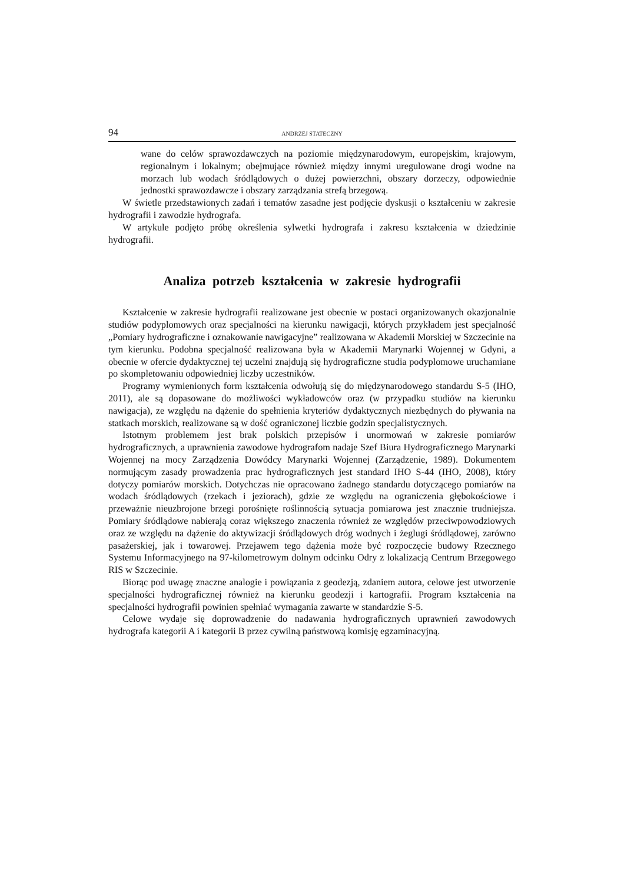94 ANDRZEJ STATECZNY
wane do celów sprawozdawczych na poziomie międzynarodowym, europejskim, krajowym, regionalnym i lokalnym; obejmujące również między innymi uregulowane drogi wodne na morzach lub wodach śródlądowych o dużej powierzchni, obszary dorzeczy, odpowiednie jednostki sprawozdawcze i obszary zarządzania strefą brzegową.
W świetle przedstawionych zadań i tematów zasadne jest podjęcie dyskusji o kształceniu w zakresie hydrografii i zawodzie hydrografa.
W artykule podjęto próbę określenia sylwetki hydrografa i zakresu kształcenia w dziedzinie hydrografii.
Analiza potrzeb kształcenia w zakresie hydrografii
Kształcenie w zakresie hydrografii realizowane jest obecnie w postaci organizowanych okazjonalnie studiów podyplomowych oraz specjalności na kierunku nawigacji, których przykładem jest specjalność „Pomiary hydrograficzne i oznakowanie nawigacyjne” realizowana w Akademii Morskiej w Szczecinie na tym kierunku. Podobna specjalność realizowana była w Akademii Marynarki Wojennej w Gdyni, a obecnie w ofercie dydaktycznej tej uczelni znajdują się hydrograficzne studia podyplomowe uruchamiane po skompletowaniu odpowiedniej liczby uczestników.
Programy wymienionych form kształcenia odwołują się do międzynarodowego standardu S-5 (IHO, 2011), ale są dopasowane do możliwości wykładowców oraz (w przypadku studiów na kierunku nawigacja), ze względu na dążenie do spełnienia kryteriów dydaktycznych niezbędnych do pływania na statkach morskich, realizowane są w dość ograniczonej liczbie godzin specjalistycznych.
Istotnym problemem jest brak polskich przepisów i unormowań w zakresie pomiarów hydrograficznych, a uprawnienia zawodowe hydrografom nadaje Szef Biura Hydrograficznego Marynarki Wojennej na mocy Zarządzenia Dowódcy Marynarki Wojennej (Zarządzenie, 1989). Dokumentem normującym zasady prowadzenia prac hydrograficznych jest standard IHO S-44 (IHO, 2008), który dotyczy pomiarów morskich. Dotychczas nie opracowano żadnego standardu dotyczącego pomiarów na wodach śródlądowych (rzekach i jeziorach), gdzie ze względu na ograniczenia głębokościowe i przeważnie nieuzbrojone brzegi porośnięte roślinnością sytuacja pomiarowa jest znacznie trudniejsza. Pomiary śródlądowe nabierają coraz większego znaczenia również ze względów przeciwpowodziowych oraz ze względu na dążenie do aktywizacji śródlądowych dróg wodnych i żeglugi śródlądowej, zarówno pasażerskiej, jak i towarowej. Przejawem tego dążenia może być rozpoczęcie budowy Rzecznego Systemu Informacyjnego na 97-kilometrowym dolnym odcinku Odry z lokalizacją Centrum Brzegowego RIS w Szczecinie.
Biorąc pod uwagę znaczne analogie i powiązania z geodezją, zdaniem autora, celowe jest utworzenie specjalności hydrograficznej również na kierunku geodezji i kartografii. Program kształcenia na specjalności hydrografii powinien spełniać wymagania zawarte w standardzie S-5.
Celowe wydaje się doprowadzenie do nadawania hydrograficznych uprawnień zawodowych hydrografa kategorii A i kategorii B przez cywilną państwową komisję egzaminacyjną.